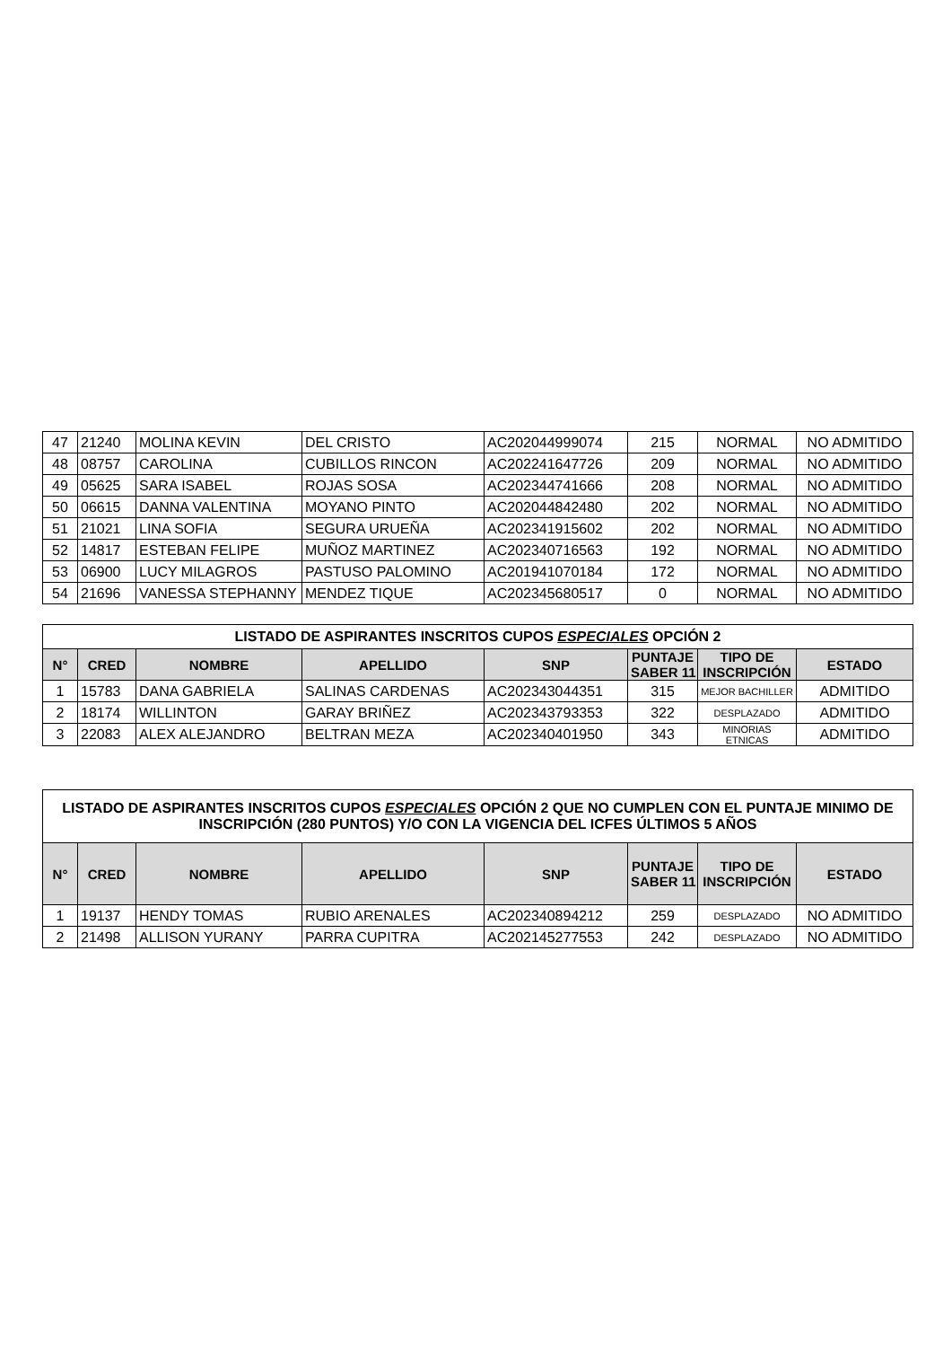| 47 | 21240 | MOLINA KEVIN | DEL CRISTO | AC202044999074 | 215 | NORMAL | NO ADMITIDO |
| 48 | 08757 | CAROLINA | CUBILLOS RINCON | AC202241647726 | 209 | NORMAL | NO ADMITIDO |
| 49 | 05625 | SARA ISABEL | ROJAS SOSA | AC202344741666 | 208 | NORMAL | NO ADMITIDO |
| 50 | 06615 | DANNA VALENTINA | MOYANO PINTO | AC202044842480 | 202 | NORMAL | NO ADMITIDO |
| 51 | 21021 | LINA SOFIA | SEGURA URUEÑA | AC202341915602 | 202 | NORMAL | NO ADMITIDO |
| 52 | 14817 | ESTEBAN FELIPE | MUÑOZ MARTINEZ | AC202340716563 | 192 | NORMAL | NO ADMITIDO |
| 53 | 06900 | LUCY MILAGROS | PASTUSO PALOMINO | AC201941070184 | 172 | NORMAL | NO ADMITIDO |
| 54 | 21696 | VANESSA STEPHANNY | MENDEZ TIQUE | AC202345680517 | 0 | NORMAL | NO ADMITIDO |
| LISTADO DE ASPIRANTES INSCRITOS CUPOS ESPECIALES OPCIÓN 2 | | | | | | | |
| --- | --- | --- | --- | --- | --- | --- | --- |
| N° | CRED | NOMBRE | APELLIDO | SNP | PUNTAJE SABER 11 | TIPO DE INSCRIPCIÓN | ESTADO |
| 1 | 15783 | DANA GABRIELA | SALINAS CARDENAS | AC202343044351 | 315 | MEJOR BACHILLER | ADMITIDO |
| 2 | 18174 | WILLINTON | GARAY BRIÑEZ | AC202343793353 | 322 | DESPLAZADO | ADMITIDO |
| 3 | 22083 | ALEX ALEJANDRO | BELTRAN MEZA | AC202340401950 | 343 | MINORIAS ETNICAS | ADMITIDO |
| LISTADO DE ASPIRANTES INSCRITOS CUPOS ESPECIALES OPCIÓN 2 QUE NO CUMPLEN CON EL PUNTAJE MINIMO DE INSCRIPCIÓN (280 PUNTOS) Y/O CON LA VIGENCIA DEL ICFES ÚLTIMOS 5 AÑOS | | | | | | | |
| --- | --- | --- | --- | --- | --- | --- | --- |
| N° | CRED | NOMBRE | APELLIDO | SNP | PUNTAJE SABER 11 | TIPO DE INSCRIPCIÓN | ESTADO |
| 1 | 19137 | HENDY TOMAS | RUBIO ARENALES | AC202340894212 | 259 | DESPLAZADO | NO ADMITIDO |
| 2 | 21498 | ALLISON YURANY | PARRA CUPITRA | AC202145277553 | 242 | DESPLAZADO | NO ADMITIDO |